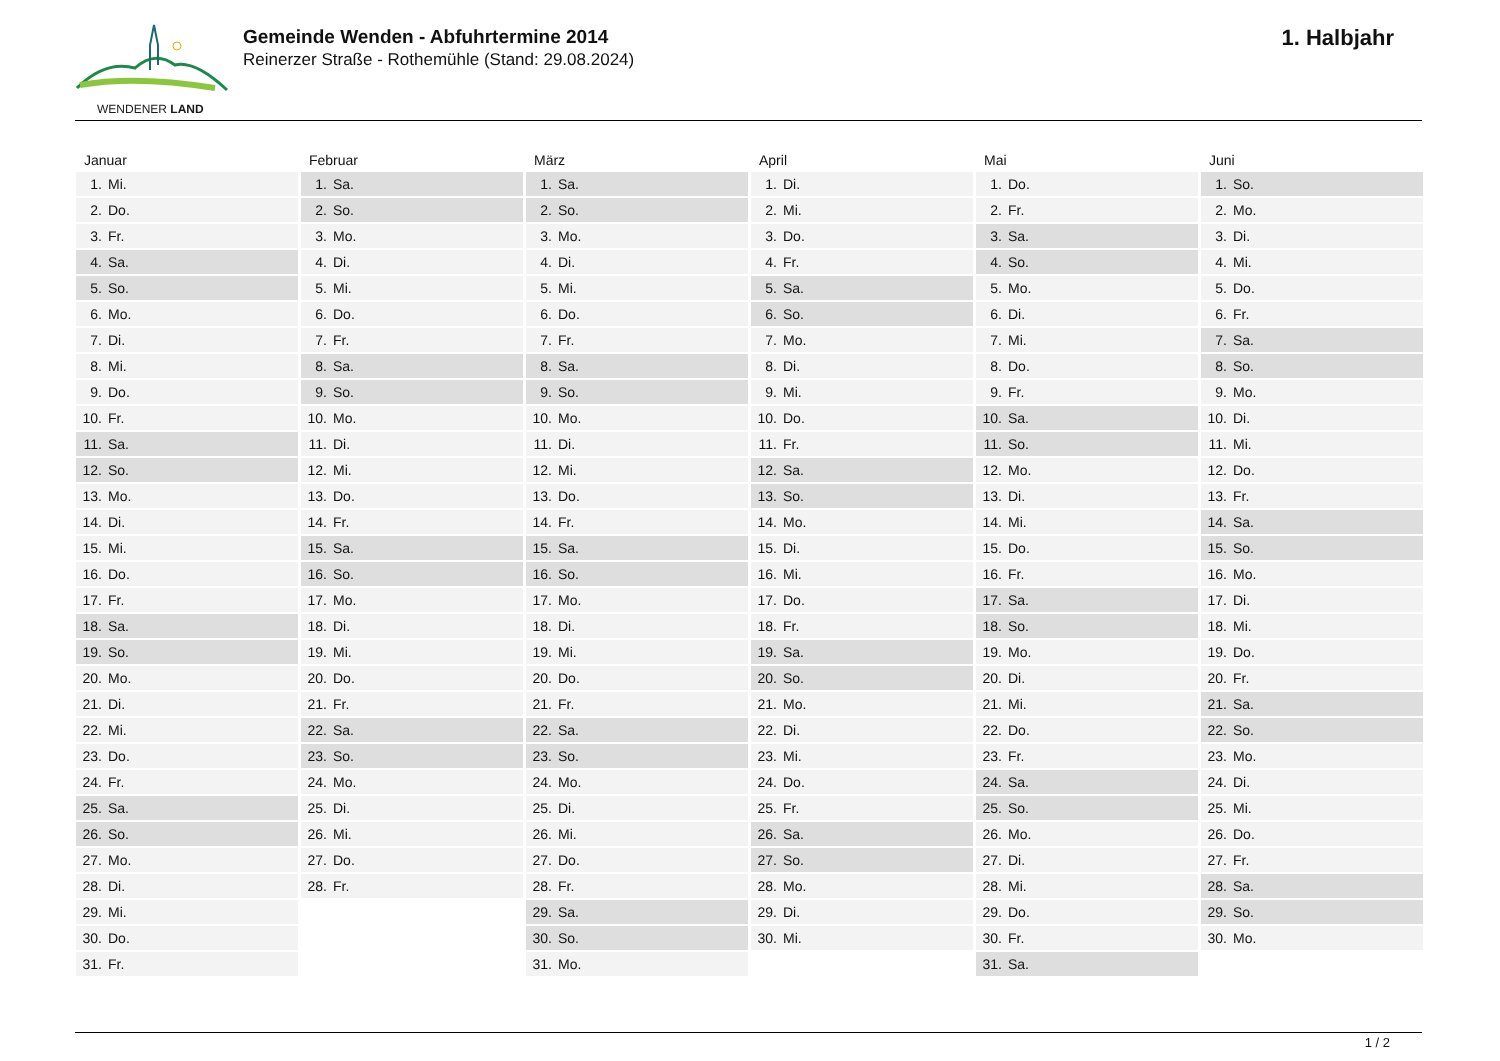WENDENER LAND
Gemeinde Wenden - Abfuhrtermine 2014
Reinerzer Straße - Rothemühle (Stand: 29.08.2024)
1. Halbjahr
Januar
| 1. | Mi. |
| 2. | Do. |
| 3. | Fr. |
| 4. | Sa. |
| 5. | So. |
| 6. | Mo. |
| 7. | Di. |
| 8. | Mi. |
| 9. | Do. |
| 10. | Fr. |
| 11. | Sa. |
| 12. | So. |
| 13. | Mo. |
| 14. | Di. |
| 15. | Mi. |
| 16. | Do. |
| 17. | Fr. |
| 18. | Sa. |
| 19. | So. |
| 20. | Mo. |
| 21. | Di. |
| 22. | Mi. |
| 23. | Do. |
| 24. | Fr. |
| 25. | Sa. |
| 26. | So. |
| 27. | Mo. |
| 28. | Di. |
| 29. | Mi. |
| 30. | Do. |
| 31. | Fr. |
Februar
| 1. | Sa. |
| 2. | So. |
| 3. | Mo. |
| 4. | Di. |
| 5. | Mi. |
| 6. | Do. |
| 7. | Fr. |
| 8. | Sa. |
| 9. | So. |
| 10. | Mo. |
| 11. | Di. |
| 12. | Mi. |
| 13. | Do. |
| 14. | Fr. |
| 15. | Sa. |
| 16. | So. |
| 17. | Mo. |
| 18. | Di. |
| 19. | Mi. |
| 20. | Do. |
| 21. | Fr. |
| 22. | Sa. |
| 23. | So. |
| 24. | Mo. |
| 25. | Di. |
| 26. | Mi. |
| 27. | Do. |
| 28. | Fr. |
März
| 1. | Sa. |
| 2. | So. |
| 3. | Mo. |
| 4. | Di. |
| 5. | Mi. |
| 6. | Do. |
| 7. | Fr. |
| 8. | Sa. |
| 9. | So. |
| 10. | Mo. |
| 11. | Di. |
| 12. | Mi. |
| 13. | Do. |
| 14. | Fr. |
| 15. | Sa. |
| 16. | So. |
| 17. | Mo. |
| 18. | Di. |
| 19. | Mi. |
| 20. | Do. |
| 21. | Fr. |
| 22. | Sa. |
| 23. | So. |
| 24. | Mo. |
| 25. | Di. |
| 26. | Mi. |
| 27. | Do. |
| 28. | Fr. |
| 29. | Sa. |
| 30. | So. |
| 31. | Mo. |
April
| 1. | Di. |
| 2. | Mi. |
| 3. | Do. |
| 4. | Fr. |
| 5. | Sa. |
| 6. | So. |
| 7. | Mo. |
| 8. | Di. |
| 9. | Mi. |
| 10. | Do. |
| 11. | Fr. |
| 12. | Sa. |
| 13. | So. |
| 14. | Mo. |
| 15. | Di. |
| 16. | Mi. |
| 17. | Do. |
| 18. | Fr. |
| 19. | Sa. |
| 20. | So. |
| 21. | Mo. |
| 22. | Di. |
| 23. | Mi. |
| 24. | Do. |
| 25. | Fr. |
| 26. | Sa. |
| 27. | So. |
| 28. | Mo. |
| 29. | Di. |
| 30. | Mi. |
Mai
| 1. | Do. |
| 2. | Fr. |
| 3. | Sa. |
| 4. | So. |
| 5. | Mo. |
| 6. | Di. |
| 7. | Mi. |
| 8. | Do. |
| 9. | Fr. |
| 10. | Sa. |
| 11. | So. |
| 12. | Mo. |
| 13. | Di. |
| 14. | Mi. |
| 15. | Do. |
| 16. | Fr. |
| 17. | Sa. |
| 18. | So. |
| 19. | Mo. |
| 20. | Di. |
| 21. | Mi. |
| 22. | Do. |
| 23. | Fr. |
| 24. | Sa. |
| 25. | So. |
| 26. | Mo. |
| 27. | Di. |
| 28. | Mi. |
| 29. | Do. |
| 30. | Fr. |
| 31. | Sa. |
Juni
| 1. | So. |
| 2. | Mo. |
| 3. | Di. |
| 4. | Mi. |
| 5. | Do. |
| 6. | Fr. |
| 7. | Sa. |
| 8. | So. |
| 9. | Mo. |
| 10. | Di. |
| 11. | Mi. |
| 12. | Do. |
| 13. | Fr. |
| 14. | Sa. |
| 15. | So. |
| 16. | Mo. |
| 17. | Di. |
| 18. | Mi. |
| 19. | Do. |
| 20. | Fr. |
| 21. | Sa. |
| 22. | So. |
| 23. | Mo. |
| 24. | Di. |
| 25. | Mi. |
| 26. | Do. |
| 27. | Fr. |
| 28. | Sa. |
| 29. | So. |
| 30. | Mo. |
1 / 2